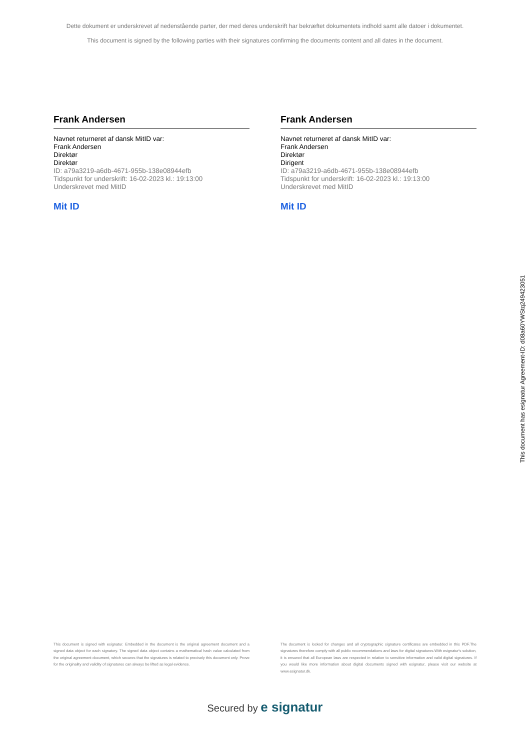Dette dokument er underskrevet af nedenstående parter, der med deres underskrift har bekræftet dokumentets indhold samt alle datoer i dokumentet.
This document is signed by the following parties with their signatures confirming the documents content and all dates in the document.
Frank Andersen
Navnet returneret af dansk MitID var:
Frank Andersen
Direktør
Direktør
ID: a79a3219-a6db-4671-955b-138e08944efb
Tidspunkt for underskrift: 16-02-2023 kl.: 19:13:00
Underskrevet med MitID
Mit ID
Frank Andersen
Navnet returneret af dansk MitID var:
Frank Andersen
Direktør
Dirigent
ID: a79a3219-a6db-4671-955b-138e08944efb
Tidspunkt for underskrift: 16-02-2023 kl.: 19:13:00
Underskrevet med MitID
Mit ID
This document is signed with esignatur. Embedded in the document is the original agreement document and a signed data object for each signatory. The signed data object contains a mathematical hash value calculated from the original agreement document, which secures that the signatures is related to precisely this document only. Prove for the originality and validity of signatures can always be lifted as legal evidence.
The document is locked for changes and all cryptographic signature certificates are embedded in this PDF.The signatures therefore comply with all public recommendations and laws for digital signatures.With esignatur's solution, it is ensured that all European laws are respected in relation to sensitive information and valid digital signatures. If you would like more information about digital documents signed with esignatur, please visit our website at www.esignatur.dk.
Secured by e signatur
This document has esignatur Agreement-ID: d08a60YWStq249423051